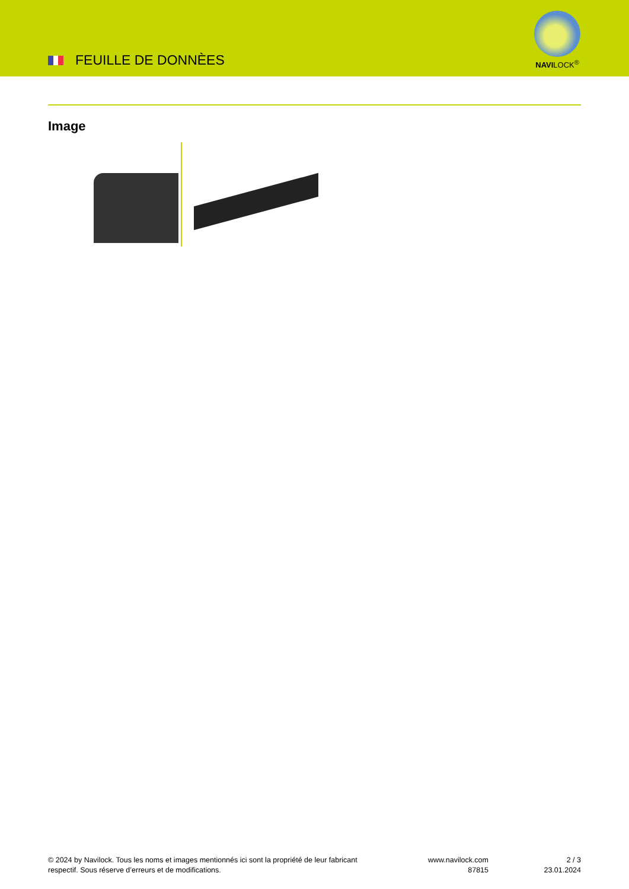FEUILLE DE DONNÈES
NAVILOCK<sup>®</sup>
Image
© 2024 by Navilock. Tous les noms et images mentionnés ici sont la propriété de leur fabricant respectif. Sous réserve d’erreurs et de modifications.
www.navilock.com
87815
2 / 3
23.01.2024